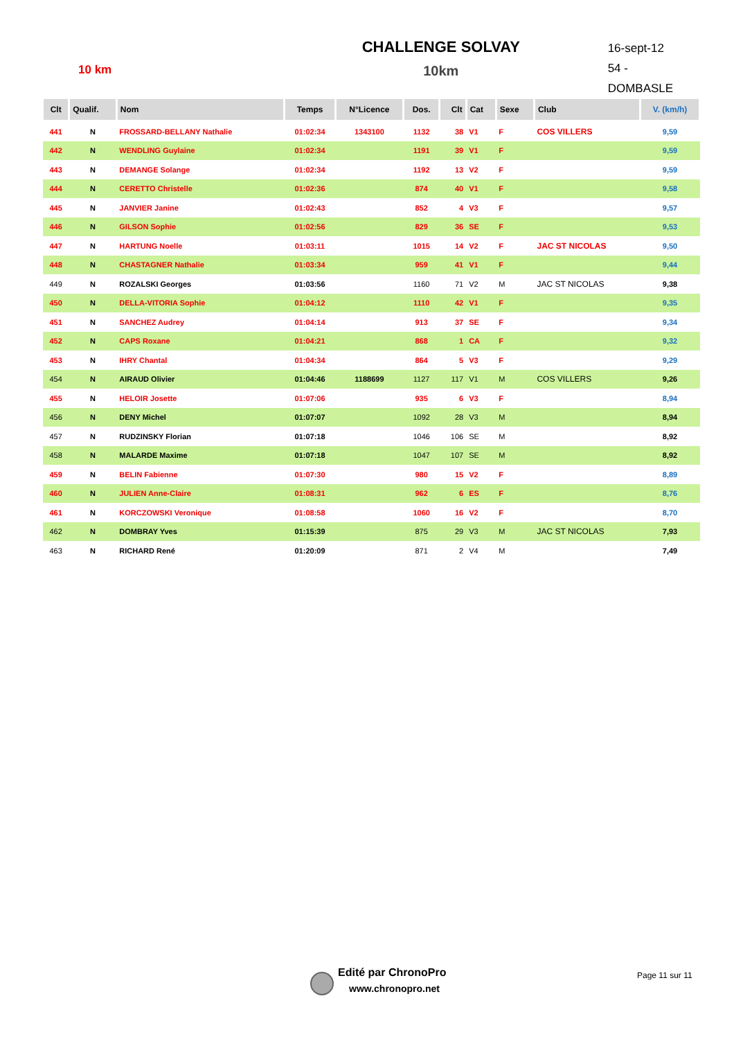10 km
CHALLENGE SOLVAY
10km
16-sept-12
54 - DOMBASLE
| Clt | Qualif. | Nom | Temps | N°Licence | Dos. | Clt | Cat | Sexe | Club | V. (km/h) |
| --- | --- | --- | --- | --- | --- | --- | --- | --- | --- | --- |
| 441 | N | FROSSARD-BELLANY Nathalie | 01:02:34 | 1343100 | 1132 | 38 | V1 | F | COS VILLERS | 9,59 |
| 442 | N | WENDLING Guylaine | 01:02:34 | | 1191 | 39 | V1 | F | | 9,59 |
| 443 | N | DEMANGE Solange | 01:02:34 | | 1192 | 13 | V2 | F | | 9,59 |
| 444 | N | CERETTO Christelle | 01:02:36 | | 874 | 40 | V1 | F | | 9,58 |
| 445 | N | JANVIER Janine | 01:02:43 | | 852 | 4 | V3 | F | | 9,57 |
| 446 | N | GILSON Sophie | 01:02:56 | | 829 | 36 | SE | F | | 9,53 |
| 447 | N | HARTUNG Noelle | 01:03:11 | | 1015 | 14 | V2 | F | JAC ST NICOLAS | 9,50 |
| 448 | N | CHASTAGNER Nathalie | 01:03:34 | | 959 | 41 | V1 | F | | 9,44 |
| 449 | N | ROZALSKI Georges | 01:03:56 | | 1160 | 71 | V2 | M | JAC ST NICOLAS | 9,38 |
| 450 | N | DELLA-VITORIA Sophie | 01:04:12 | | 1110 | 42 | V1 | F | | 9,35 |
| 451 | N | SANCHEZ Audrey | 01:04:14 | | 913 | 37 | SE | F | | 9,34 |
| 452 | N | CAPS Roxane | 01:04:21 | | 868 | 1 | CA | F | | 9,32 |
| 453 | N | IHRY Chantal | 01:04:34 | | 864 | 5 | V3 | F | | 9,29 |
| 454 | N | AIRAUD Olivier | 01:04:46 | 1188699 | 1127 | 117 | V1 | M | COS VILLERS | 9,26 |
| 455 | N | HELOIR Josette | 01:07:06 | | 935 | 6 | V3 | F | | 8,94 |
| 456 | N | DENY Michel | 01:07:07 | | 1092 | 28 | V3 | M | | 8,94 |
| 457 | N | RUDZINSKY Florian | 01:07:18 | | 1046 | 106 | SE | M | | 8,92 |
| 458 | N | MALARDE Maxime | 01:07:18 | | 1047 | 107 | SE | M | | 8,92 |
| 459 | N | BELIN Fabienne | 01:07:30 | | 980 | 15 | V2 | F | | 8,89 |
| 460 | N | JULIEN Anne-Claire | 01:08:31 | | 962 | 6 | ES | F | | 8,76 |
| 461 | N | KORCZOWSKI Veronique | 01:08:58 | | 1060 | 16 | V2 | F | | 8,70 |
| 462 | N | DOMBRAY Yves | 01:15:39 | | 875 | 29 | V3 | M | JAC ST NICOLAS | 7,93 |
| 463 | N | RICHARD René | 01:20:09 | | 871 | 2 | V4 | M | | 7,49 |
Edité par ChronoPro
www.chronopro.net
Page 11 sur 11